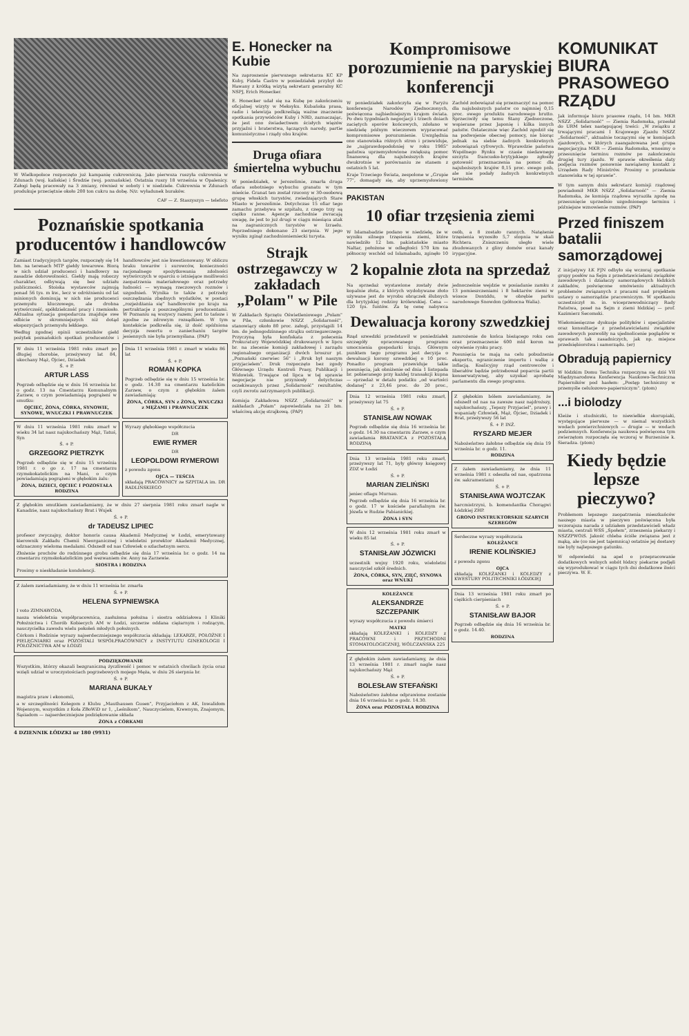W Wielkopolsce rozpoczęto już kampanię cukrowniczą. Jako pierwsza ruszyła cukrownia w Zdunach (woj. kaliskie) i Środzie (woj. poznańskie). Ostatnia ruszy 18 września w Opalenicy. Załogi będą pracowały na 3 zmiany, również w soboty i w niedziele. Cukrownia w Zdunach produkuje przeciętnie około 200 ton cukru na dobę. N/z: wyładunek buraków.
CAF — Z. Staszyszyn — telefoto
Poznańskie spotkania producentów i handlowców
Zamiast tradycyjnych targów, rozpoczęły się 14 bm. na terenach MTP giełdy towarowe. Biorą w nich udział producenci i handlowcy na zasadzie dobrowolności. Giełdy mają roboczy charakter, odbywają się bez udziału publiczności. Stoiska wystawców zajmują ponad 56 tys. m kw., lecz w odróżnieniu od lat minionych dominują w nich nie producenci przemysłu kluczowego, ale drobna wytwórczość, spółdzielczość pracy i rzemiosło. Aktualna sytuacja gospodarcza znajduje swe odbicie w skromniejszych niż dotąd ekspozycjach przemysłu lekkiego.
Według zgodnej opinii uczestników giełd pożytek poznańskich spotkań producentów i handlowców jest nie kwestionowany. W obliczu braku towarów i surowców, konieczności racjonalnego spożytkowania zdolności wytwórczych w oparciu o istniejące możliwości zaopatrzenia materiałowego oraz potrzeby ludności — wymagą rzeczowych rozmów i uzgodnień. Wynika to także z potrzeby oszczędzania zbędnych wydatków, w postaci „rozjeżdżania się" handlowców po kraju na pertraktacje z poszczególnymi producentami. W Poznaniu są wszyscy razem; jest to tańsze i zgodne ze zdrowym rozsądkiem. W tym kontekście podkreśla się, iż dość spóźniona decyzja resortu o zaniechaniu targów jesiennych nie była przemyślana. (PAP)
W dniu 11 września 1981 roku zmarł po długiej chorobie, przeżywszy lat 84, ukochany Mąż, Ojciec, Dziadek
Ś. + P.
ARTUR LASS
Pogrzeb odbędzie się w dniu 16 września br. o godz. 13 na Cmentarzu Komunalnym Zarzew, o czym powiadamiają pogrążeni w smutku:
OJCIEC, ŻONA, CÓRKA, SYNOWIE, SYNOWE, WNUCZKI I PRAWNUCZEK
Dnia 11 września 1981 r. zmarł w wieku 86 lat
Ś. + P.
ROMAN KOPKA
Pogrzeb odbędzie się w dniu 15 września br. o godz. 14.30 na cmentarzu katolickim Zarzew, o czym z głębokim żalem zawiadamiają:
ŻONA, CÓRKA, SYN z ŻONĄ, WNUCZKI z MĘŻAMI i PRAWNUCZEK
W dniu 11 września 1981 roku zmarł w wieku 34 lat nasz najukochańszy Mąż, Tatuś, Syn
Ś. + P.
GRZEGORZ PIETRZYK
Pogrzeb odbędzie się w dniu 15 września 1981 r. o go z. 17 na cmentarzu rzymskokatolickim na Mani, o czym powiadamiają pogrążeni w głębokim żalu:
ŻONA, DZIECI, OJCIEC I POZOSTAŁA RODZINA
Wyrazy głębokiego współczucia
DR
EWIE RYMER
DR
LEOPOLDOWI RYMEROWI
z powodu zgonu
OJCA — TEŚCIA
składają PRACOWNICY ze SZPITALA im. DR RADLIŃSKIEGO
Z głębokim smutkiem zawiadamiamy, że w dniu 27 sierpnia 1981 roku zmarł nagle w Kanadzie, nasz najukochańszy Brat i Wujek
Ś. + P.
dr TADEUSZ LIPIEC
profesor zwyczajny, doktor honoris causa Akademii Medycznej w Łodzi, emerytowany kierownik Zakładu Chemii Nieorganicznej i wieloletni prorektor Akademii Medycznej, odznaczony wieloma medalami. Odszedł od nas Człowiek o szlachetnym sercu.
Złożenie prochów do rodzinnego grobu odbędzie się dnia 17 września br. o godz. 14 na cmentarzu rzymskokatolickim pod wezwaniem św. Anny na Zarzewie.
SIOSTRA i RODZINA
Prosimy o nieskładanie kondolencji.
Z żalem zawiadamiamy, że w dniu 11 września br. zmarła
Ś. + P.
HELENA SYPNIEWSKA
I voto ZIMNAWODA,
nasza wieloletnia współpracownica, zasłużona położna i siostra oddziałowa I Kliniki Położnictwa i Chorób Kobiecych AM w Łodzi, szczerze oddana ciężarnym i rodzącym, nauczycielka zawodu wielu pokoleń młodych położnych.
Córkom i Rodzinie wyrazy najserdeczniejszego współczucia składają: LEKARZE, POŁOŻNE I PIELĘGNIARKI oraz POZOSTALI WSPÓŁPRACOWNICY z INSTYTUTU GINEKOLOGII I POŁOŻNICTWA AM w ŁODZI
PODZIĘKOWANIE
Wszystkim, którzy okazali bezgraniczną życzliwość i pomoc w ostatnich chwilach życia oraz wzięli udział w uroczystościach pogrzebowych mojego Męża, w dniu 26 sierpnia br.
Ś. + P.
MARIANA BUKAŁY
magistra praw i ekonomii,
a w szczególności Kolegom z Klubu „Mauthausen Gusen", Przyjaciołom z AK, Inwalidom Wojennym, wszystkim z Koła ZBoWiD nr 1, „Leśnikom", Nauczycielom, Krewnym, Znajomym, Sąsiadom — najserdeczniejsze podziękowanie składa
ŻONA z CÓRKAMI
4 DZIENNIK ŁÓDZKI nr 180 (9931)
E. Honecker na Kubie
Na zaproszenie pierwszego sekretarza KC KP Kuby, Fidela Castro w poniedziałek przybył do Hawany z krótką wizytą sekretarz generalny KC NSPJ, Erich Honecker.
E. Honecker udał się na Kubę po zakończeniu oficjalnej wizyty w Meksyku. Kubańska prasa, radio i telewizja podkreślają ważne znaczenie spotkania przywódców Kuby i NRD, zaznaczając, że jest ono świadectwem ścisłych więzów przyjaźni i braterstwa, łączących narody, partie komunistyczne i rządy obu krajów.
Druga ofiara śmiertelna wybuchu
W poniedziałek, w Jerozolimie, zmarła druga ofiara sobotniego wybuchu granatu w tym mieście. Granat ten został rzucony w 30-osobową grupę włoskich turystów, zwiedzających Stare Miasto w Jerozolimie. Dotychczas 15 ofiar tego zamachu przebywa w szpitalu, z czego trzy są ciężko ranne. Agencje zachodnie zwracają uwagę, że jest to już drugi w ciągu miesiąca atak na zagranicznych turystów w Izraelu. Poprzedniego dokonano 23 sierpnia. W jego wyniku zginął zachodnioniemiecki turysta.
Strajk ostrzegawczy w zakładach „Polam" w Pile
W Zakładach Sprzętu Oświetleniowego „Polam" w Pile, członkowie NSZZ „Solidarność", stanowiący około 80 proc. załogi, przystąpili 14 bm. do jednogodzinnego strajku ostrzegawczego. Przyczyną była konfiskata z polecenia Prokuratury Wojewódzkiej drukowanych w lipcu br. na zlecenie komisji zakładowej i zarządu regionalnego organizacji dwóch broszur pt. „Poznański czerwiec 56" i „Bruk był naszym przyjacielem". Druk rozpoczęto bez zgody Głównego Urzędu Kontroli Prasy, Publikacji i Widowisk. Trwające od lipca w tej sprawie negocjacje nie przyniosły dotychczas oczekiwanych przez „Solidarność" rezultatów, czyli zwrotu zatrzymanych publikacji.
Komisja Zakładowa NSZZ „Solidarność" w zakładach „Polam" zapowiedziała na 21 bm. właściwą akcję strajkową. (PAP)
Kompromisowe porozumienie na paryskiej konferencji
W poniedziałek zakończyła się w Paryżu konferencja Narodów Zjednoczonych, poświęcona najbiedniejszym krajom świata. Po dwu tygodniach negocjacji i trzech dniach zaciętych sporów końcowych, zdołano w niedzielę późnym wieczorem wypracować kompromisowe porozumienie. Uwzględnia ono stanowiska różnych stron i przewiduje, że „najprawdopodobniej w roku 1985" państwa uprzemysłowione zwiększą pomoc finansową dla najuboższych krajów dwukrotnie w porównaniu ze stanem z ostatnich 5 lat.
Kraje Trzeciego Świata, zespolone w „Grupie 77", domagały się, aby uprzemysłowiony Zachód zobowiązał się przeznaczyć na pomoc dla najuboższych państw co najmniej 0,15 proc. swego produktu narodowego brutto. Sprzeciwiły się temu Stany Zjednoczone, wspierane przez Japonię i kilka innych państw. Ostatecznie więc Zachód zgodził się na podwojenie obecnej pomocy, nie biorąc jednak na siebie żadnych konkretnych zobowiązań cyfrowych. Wprawdzie państwa Wspólnego Rynku w czasie niedawnego szczytu francusko-brytyjskiego zgłosiły gotowość przeznaczenia na pomoc dla najuboższych krajów 0,15 proc. swego pnb, ale nie podały żadnych konkretnych terminów.
PAKISTAN
10 ofiar trzęsienia ziemi
W Islamabadzie podano w niedzielę, że w wyniku silnego trzęsienia ziemi, które nawiedziło 12 bm. pakistańskie miasto Naltar, położone w odległości 570 km na północny wschód od Islamabadu, zginęło 10 osób, a 8 zostało rannych. Natężenie trzęsienia wynosiło 5,7 stopnia w skali Richtera. Zniszczeniu uległo wiele zbudowanych z gliny domów oraz kanały irygacyjne.
2 kopalnie złota na sprzedaż
Na sprzedaż wystawione zostały dwie kopalnie złota, z których wydobywane złoto używane jest do wyrobu obrączek ślubnych dla brytyjskiej rodziny królewskiej. Cena — 120 tys. funtów. Za tę cenę nabywca jednocześnie wejdzie w posiadanie zamku z 13 pomieszczeniami i 8 hektarów ziemi w wiosce Dontddu, w obrębie parku narodowego Snowdon (północna Walia).
Dewaluacja korony szwedzkiej
Rząd szwedzki przedstawił w poniedziałek szczegóły opracowanego programu umocnienia gospodarki kraju. Głównym punktem tego programu jest decyzja o dewaluacji korony szwedzkiej o 10 proc. Ponadto program przewiduje takie posunięcia, jak obniżenie od dnia 1 listopada br. pobieranego przy każdej transakcji kupna — sprzedaż w detalu podatku „od wartości dodanej" z 23,46 proc. do 20 proc., zamrożenie do końca bieżącego roku cen oraz przeznaczenie 600 mld koron na ożywienie rynku pracy.
Posunięcia te mają na celu pobudzenie eksportu, ograniczenie importu i walkę z inflacją. Koalicyjny rząd centrowców i liberałów będzie potrzebował poparcia partii konserwatywnej, aby uzyskać aprobatę parlamentu dla swego programu.
Dnia 12 września 1981 roku zmarł, przeżywszy lat 75
Ś. + P.
STANISŁAW NOWAK
Pogrzeb odbędzie się dnia 16 września br. o godz. 14.30 na cmentarzu Zarzew, o czym zawiadamia BRATANICA z POZOSTAŁĄ RODZINĄ
Dnia 13 września 1981 roku zmarł, przeżywszy lat 71, były główny księgowy ZDZ w Łodzi
Ś. + P.
MARIAN ZIELIŃSKI
jeniec oflagu Murnau.
Pogrzeb odbędzie się dnia 16 września br. o godz. 17 w kościele parafialnym św. Józefa w Rudzie Pabianickiej.
ŻONA i SYN
W dniu 12 września 1981 roku zmarł w wieku 85 lat
Ś. + P.
STANISŁAW JÓZWICKI
uczestnik wojny 1920 roku, wieloletni nauczyciel szkół średnich.
ŻONA, CÓRKA, SYN, ZIĘĆ, SYNOWA oraz WNUKI
KOLEŻANCE
ALEKSANDRZE SZCZEPANIK
wyrazy współczucia z powodu śmierci
MATKI
składają KOLEŻANKI i KOLEDZY z PRACOWNI i PRZYCHODNI STOMATOLOGICZNEJ, WÓLCZAŃSKA 225
Z głębokim żalem zawiadamiamy, że dnia 13 września 1981 r. zmarł nagle nasz najukochańszy Mąż
Ś. + P.
BOLESŁAW STEFAŃSKI
Nabożeństwo żałobne odprawione zostanie dnia 16 września br. o godz. 14.30.
ŻONA oraz POZOSTAŁA RODZINA
Z głębokim bólem zawiadamiamy, że odszedł od nas na zawsze nasz najdroższy, najukochańszy, „Tepszy Przyjaciel", prawy i wspaniały Człowiek, Mąż, Ojciec, Dziadek i Brat, przeżywszy 56 lat
Ś. + P. INŻ.
RYSZARD MEJER
Nabożeństwo żałobne odbędzie się dnia 19 września br. o godz. 11.
RODZINA
Z żalem zawiadamiamy, że dnia 11 września 1981 r. odeszła od nas, opatrzona św. sakramentami
Ś. + P.
STANISŁAWA WOJTCZAK
harcmistrzyni, b. komendantka Chorągwi Łódzkiej ZHP.
GRONO INSTRUKTORSKIE SZARYCH SZEREGÓW
Serdeczne wyrazy współczucia
KOLEŻANCE
IRENIE KOLIŃSKIEJ
z powodu zgonu
OJCA
składają KOLEŻANKI i KOLEDZY z KWESTURY POLITECHNIKI ŁÓDZKIEJ
Dnia 13 września 1981 roku zmarł po ciężkich cierpieniach
Ś. + P.
STANISŁAW BAJOR
Pogrzeb odbędzie się dnia 16 września br. o godz. 14.40.
RODZINA
KOMUNIKAT BIURA PRASOWEGO RZĄDU
Jak informuje biuro prasowe rządu, 14 bm. MKR NSZZ „Solidarność" — Ziemia Radomska, przesłał do URM telex następującej treści: „W związku z trwającymi pracami I Krajowego Zjazdu NSZZ „Solidarność", aktualnie toczącymi się w komisjach zjazdowych, w których zaangażowana jest grupa negocjacyjna MKR — Ziemia Radomska, wnosimy o przesunięcie terminu rozmów po zakończeniu drugiej tury zjazdu. W sprawie określenia daty podjęcia rozmów ponownie nawiążemy kontakt z Urzędem Rady Ministrów. Prosimy o przesłanie stanowiska w tej sprawie".
W tym samym dniu sekretarz komisji rządowej powiadomił MKR NSZZ „Solidarność" — Ziemia Radomska, że komisja rządowa wyraziła zgodę na przesunięcie uprzednio uzgodnionego terminu i późniejsze wznowienie rozmów. (PAP)
Przed finiszem batalii samorządowej
Z inicjatywy ŁK FJN odbyło się wczoraj spotkanie grupy posłów na Sejm z przedstawicielami związków zawodowych i działaczy samorządowych łódzkich zakładów, poświęcone omówieniu aktualnych problemów związanych z pracami nad projektem ustawy o samorządzie pracowniczym. W spotkaniu uczestniczył m. in. wiceprzewodniczący Rady Państwa, poseł na Sejm z ziemi łódzkiej — prof. Kazimierz Secomski.
Wielomiesięczne dyskusje polityków i specjalistów oraz konsultacje z przedstawicielami związków zawodowych pozwoliły na ujednolicenie poglądów w sprawach tak zasadniczych, jak np. miejsce przedsiębiorstwa i samorządu. (er)
Obradują papiernicy
W łódzkim Domu Technika rozpoczyna się dziś VII Międzynarodowa Konferencja Naukowo-Techniczna Papierników pod hasłem: „Postęp techniczny w przemyśle celulozowo-papierniczym". (ptom)
...i biolodzy
Kleiże i studniczki, to niewielkie skorupiaki, występujące pierwsze — w niemal wszystkich wodach powierzchniowych — drugie — w wodach podziemnych. Konferencja naukowa poświęcona tym zwierzętom rozpoczęła się wczoraj w Burzeninie k. Sieradza. (ptom)
Kiedy będzie lepsze pieczywo?
Problemom lepszego zaopatrzenia mieszkańców naszego miasta w pieczywo poświęcona była wczorajsza narada z udziałem przedstawicieli władz miasta, centrali WSS „Społem", zrzeszenia piekarzy i NSZZPWOiS. Jakość chleba ściśle związana jest z mąką, ale (co nie jest tajemnicą) ostatnie jej dostawy nie były najlepszego gatunku.
W odpowiedzi na apel o przepracowanie dodatkowych wolnych sobót łódzcy piekarze podjęli się wyprodukować w ciągu tych dni dodatkowe ilości pieczywa. W. E.